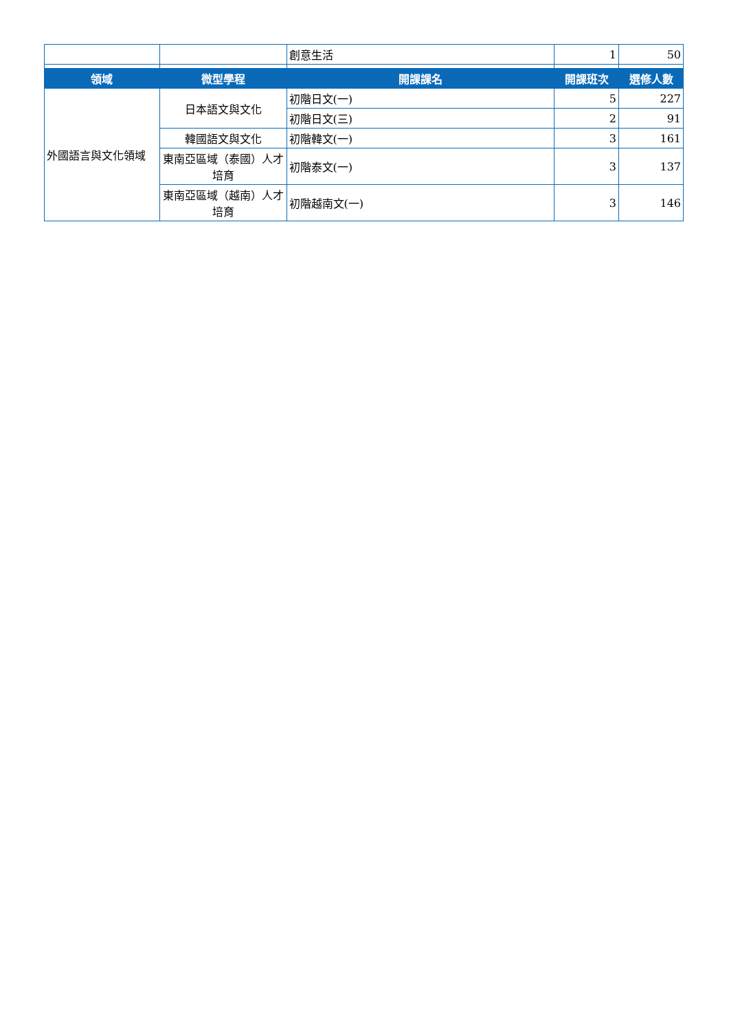| | | 創意生活 | 1 | 50 |
| 領域 | 微型學程 | 開課課名 | 開課班次 | 選修人數 |
| 外國語言與文化領域 | 日本語文與文化 | 初階日文(一) | 5 | 227 |
| | | 初階日文(三) | 2 | 91 |
| | 韓國語文與文化 | 初階韓文(一) | 3 | 161 |
| | 東南亞區域（泰國）人才培育 | 初階泰文(一) | 3 | 137 |
| | 東南亞區域（越南）人才培育 | 初階越南文(一) | 3 | 146 |